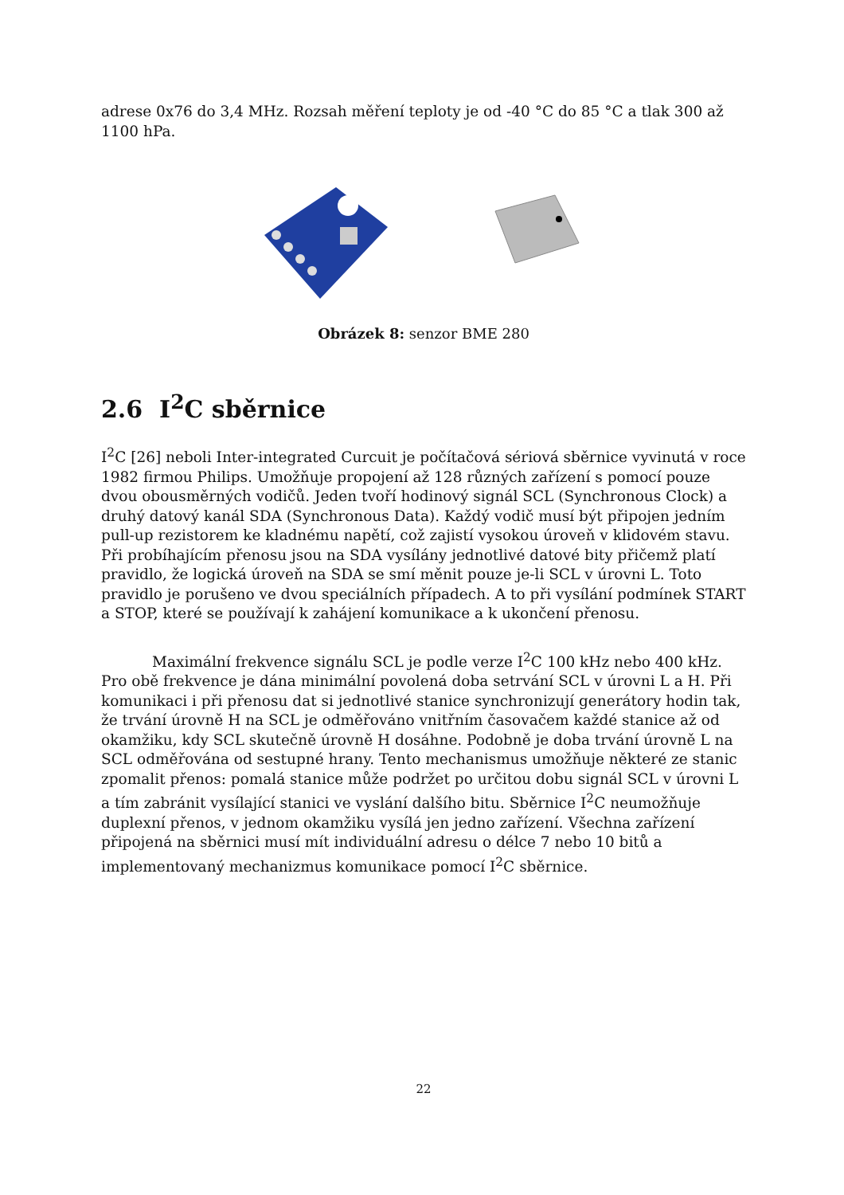adrese 0x76 do 3,4 MHz. Rozsah měření teploty je od -40 °C do 85 °C a tlak 300 až 1100 hPa.
Obrázek 8: senzor BME 280
2.6 I<sup>2</sup>C sběrnice
I<sup>2</sup>C [26] neboli Inter-integrated Curcuit je počítačová sériová sběrnice vyvinutá v roce 1982 firmou Philips. Umožňuje propojení až 128 různých zařízení s pomocí pouze dvou obousměrných vodičů. Jeden tvoří hodinový signál SCL (Synchronous Clock) a druhý datový kanál SDA (Synchronous Data). Každý vodič musí být připojen jedním pull-up rezistorem ke kladnému napětí, což zajistí vysokou úroveň v klidovém stavu. Při probíhajícím přenosu jsou na SDA vysílány jednotlivé datové bity přičemž platí pravidlo, že logická úroveň na SDA se smí měnit pouze je-li SCL v úrovni L. Toto pravidlo je porušeno ve dvou speciálních případech. A to při vysílání podmínek START a STOP, které se používají k zahájení komunikace a k ukončení přenosu.
Maximální frekvence signálu SCL je podle verze I<sup>2</sup>C 100 kHz nebo 400 kHz. Pro obě frekvence je dána minimální povolená doba setrvání SCL v úrovni L a H. Při komunikaci i při přenosu dat si jednotlivé stanice synchronizují generátory hodin tak, že trvání úrovně H na SCL je odměřováno vnitřním časovačem každé stanice až od okamžiku, kdy SCL skutečně úrovně H dosáhne. Podobně je doba trvání úrovně L na SCL odměřována od sestupné hrany. Tento mechanismus umožňuje některé ze stanic zpomalit přenos: pomalá stanice může podržet po určitou dobu signál SCL v úrovni L a tím zabránit vysílající stanici ve vyslání dalšího bitu. Sběrnice I<sup>2</sup>C neumožňuje duplexní přenos, v jednom okamžiku vysílá jen jedno zařízení. Všechna zařízení připojená na sběrnici musí mít individuální adresu o délce 7 nebo 10 bitů a implementovaný mechanizmus komunikace pomocí I<sup>2</sup>C sběrnice.
22